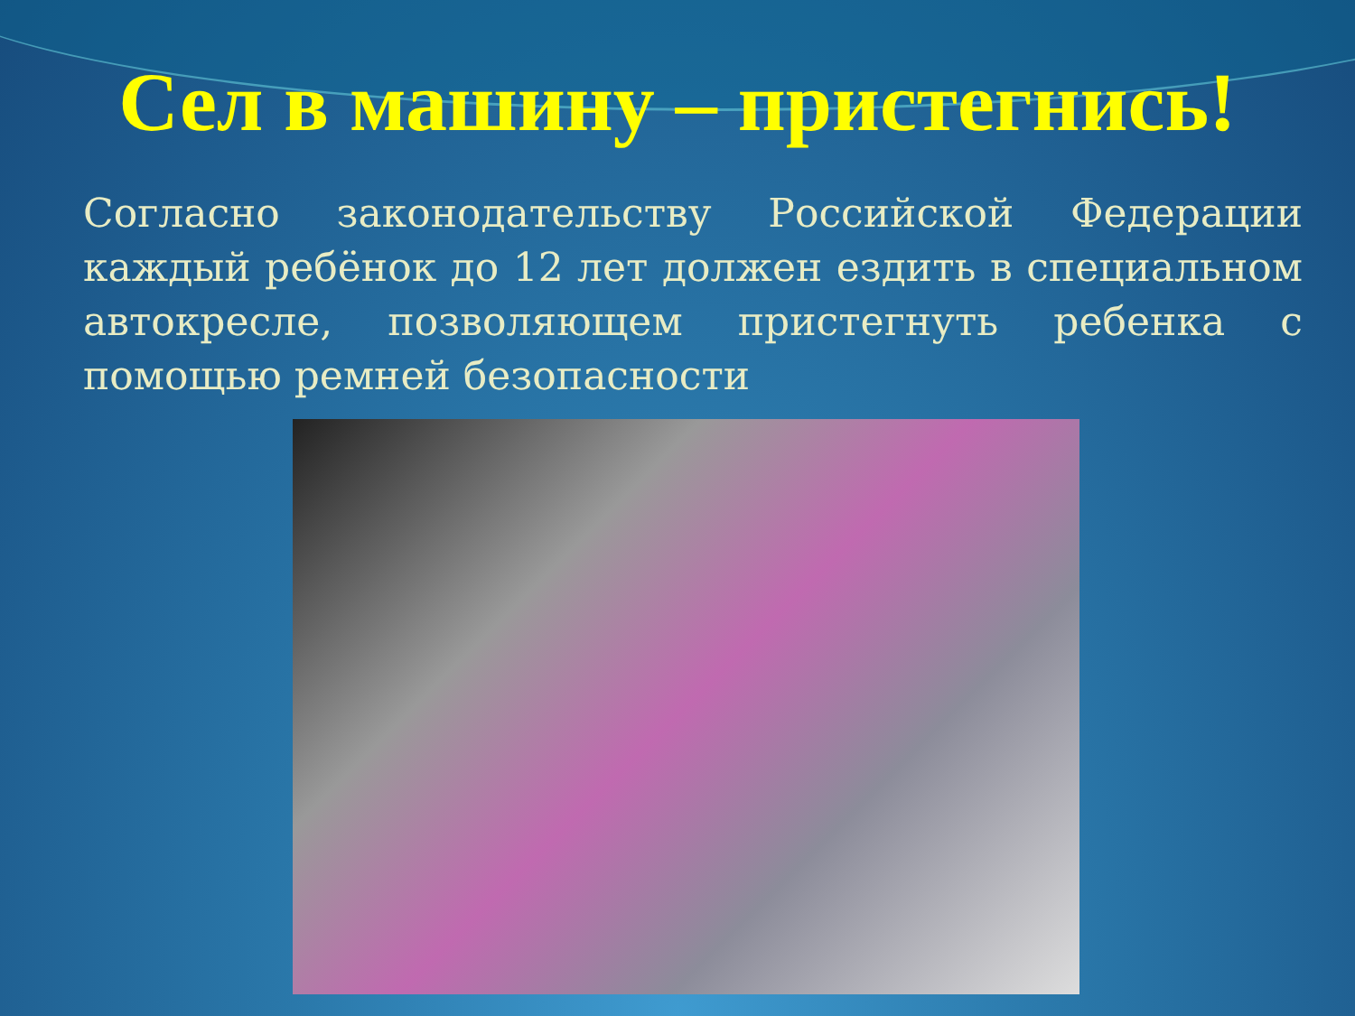Сел в машину – пристегнись!
Согласно законодательству Российской Федерации каждый ребёнок до 12 лет должен ездить в специальном автокресле, позволяющем пристегнуть ребенка с помощью ремней безопасности